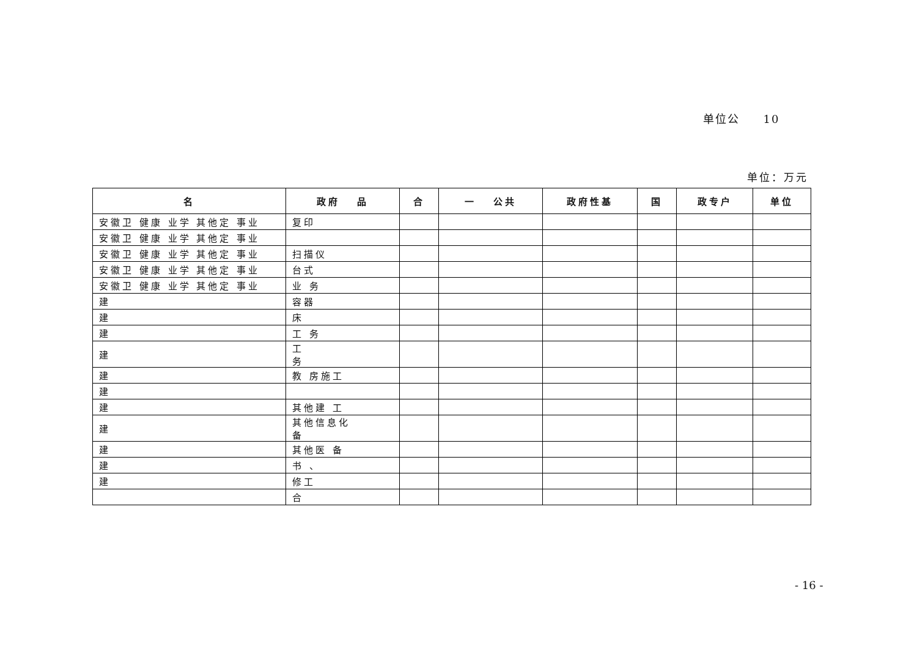单位公 10
单位：万元
| 名 | 政府 品 | 合 | 一 公共 | 政府性基 | 国 | 政专户 | 单位 |
| --- | --- | --- | --- | --- | --- | --- | --- |
| 安徽卫 健康 业学 其他定 事业 | 复印 | | | | | | |
| 安徽卫 健康 业学 其他定 事业 | | | | | | | |
| 安徽卫 健康 业学 其他定 事业 | 扫描仪 | | | | | | |
| 安徽卫 健康 业学 其他定 事业 | 台式 | | | | | | |
| 安徽卫 健康 业学 其他定 事业 | 业 务 | | | | | | |
| 建 | 容器 | | | | | | |
| 建 | 床 | | | | | | |
| 建 | 工 务 | | | | | | |
| 建 | 工 务 | | | | | | |
| 建 | 教 房施工 | | | | | | |
| 建 | | | | | | | |
| 建 | 其他建 工 | | | | | | |
| 建 | 其他信息化 备 | | | | | | |
| 建 | 其他医 备 | | | | | | |
| 建 | 书 、 | | | | | | |
| 建 | 修工 | | | | | | |
| | 合 | | | | | | |
- 16 -